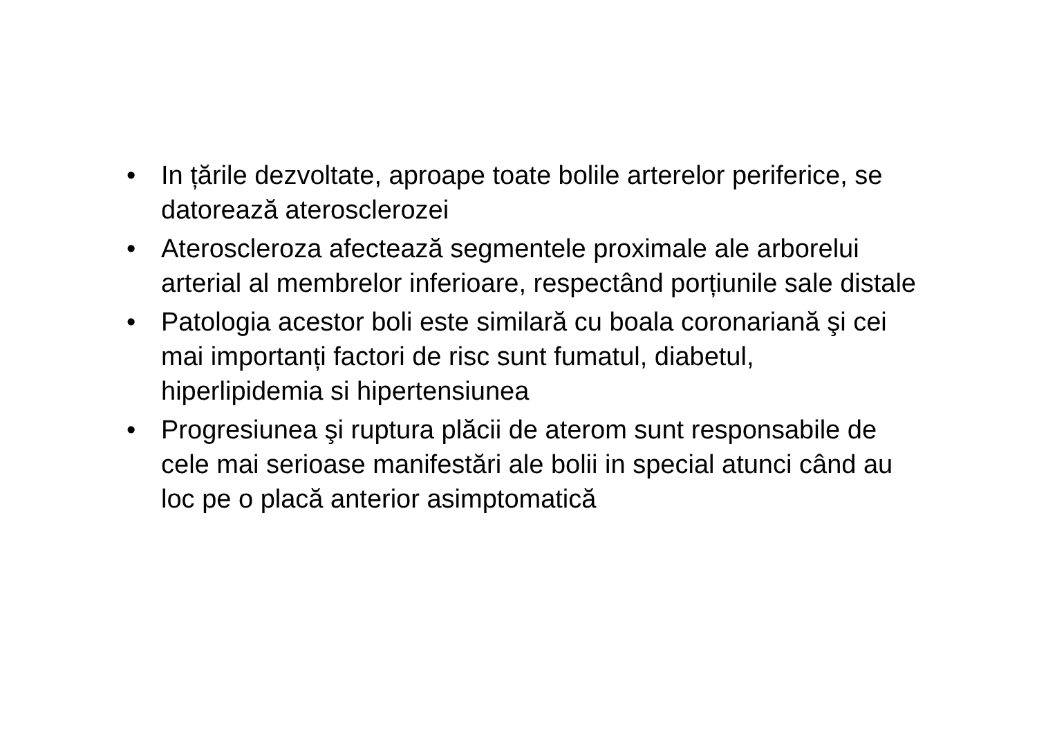• In țările dezvoltate, aproape toate bolile arterelor periferice, se datorează aterosclerozei
• Ateroscleroza afectează segmentele proximale ale arborelui arterial al membrelor inferioare, respectând porțiunile sale distale
• Patologia acestor boli este similară cu boala coronariană şi cei mai importanți factori de risc sunt fumatul, diabetul, hiperlipidemia si hipertensiunea
• Progresiunea şi ruptura plăcii de aterom sunt responsabile de cele mai serioase manifestări ale bolii in special atunci când au loc pe o placă anterior asimptomatică